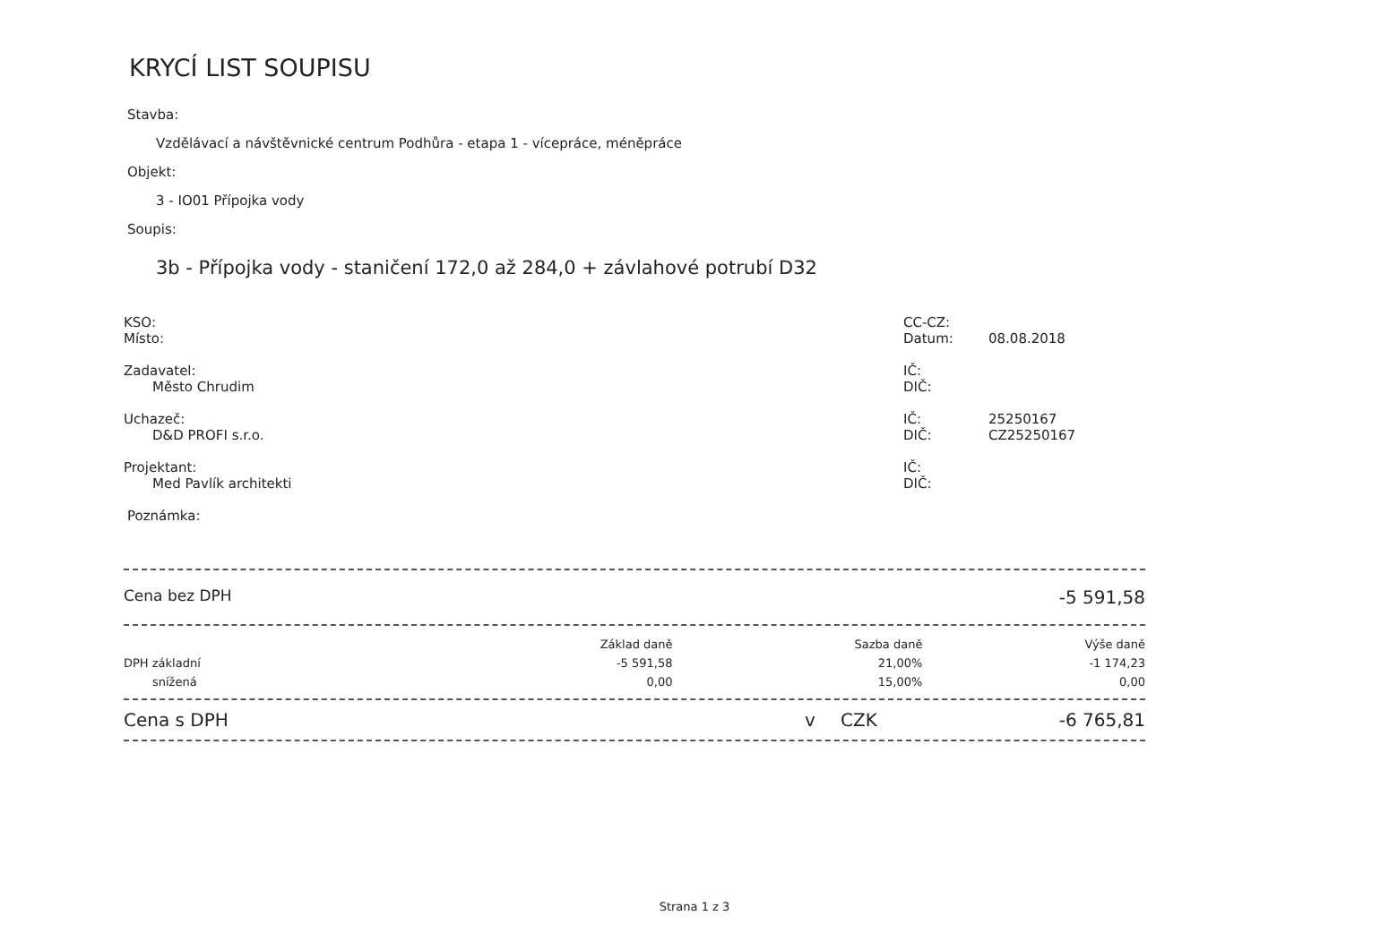KRYCÍ LIST SOUPISU
Stavba:
Vzdělávací a návštěvnické centrum Podhůra - etapa 1 - vícepráce, méněpráce
Objekt:
3 - IO01 Přípojka vody
Soupis:
3b - Přípojka vody - staničení 172,0 až 284,0 + závlahové potrubí D32
KSO:
Místo:
CC-CZ:
Datum:
08.08.2018
Zadavatel:
Město Chrudim
IČ:
DIČ:
Uchazeč:
D&D PROFI s.r.o.
IČ:
DIČ:
25250167
CZ25250167
Projektant:
Med Pavlík architekti
IČ:
DIČ:
Poznámka:
Cena bez DPH -5 591,58
| | Základ daně | Sazba daně | Výše daně |
| --- | --- | --- | --- |
| DPH základní | -5 591,58 | 21,00% | -1 174,23 |
| snížená | 0,00 | 15,00% | 0,00 |
Cena s DPH v CZK -6 765,81
Strana 1 z 3